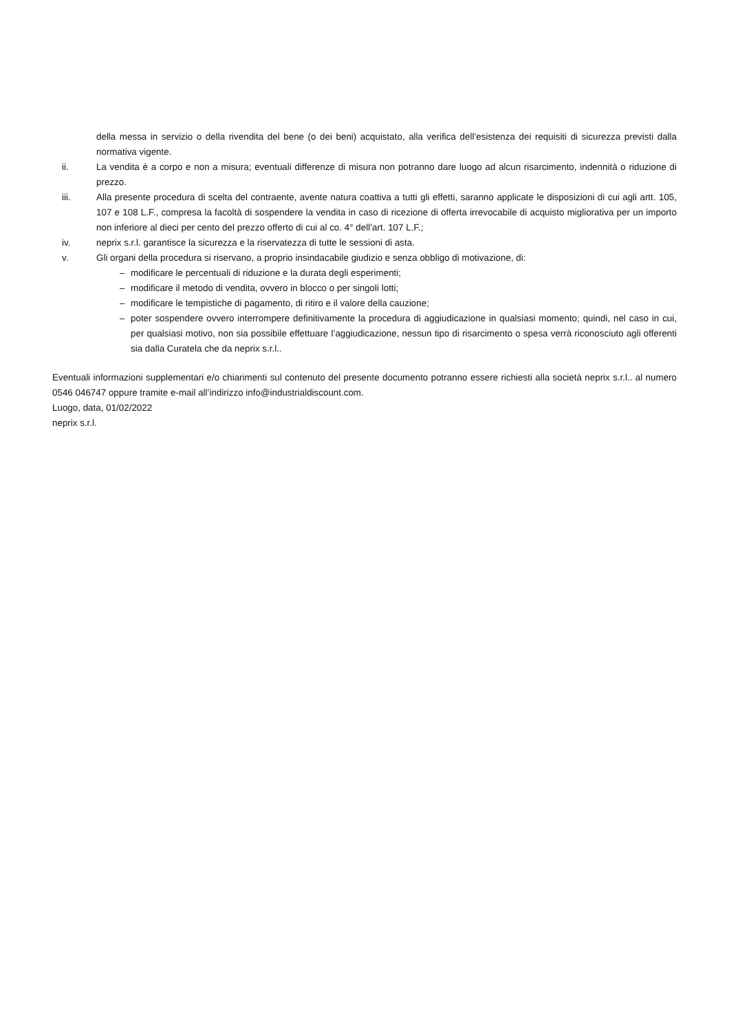della messa in servizio o della rivendita del bene (o dei beni) acquistato, alla verifica dell’esistenza dei requisiti di sicurezza previsti dalla normativa vigente.
ii. La vendita è a corpo e non a misura; eventuali differenze di misura non potranno dare luogo ad alcun risarcimento, indennità o riduzione di prezzo.
iii. Alla presente procedura di scelta del contraente, avente natura coattiva a tutti gli effetti, saranno applicate le disposizioni di cui agli artt. 105, 107 e 108 L.F., compresa la facoltà di sospendere la vendita in caso di ricezione di offerta irrevocabile di acquisto migliorativa per un importo non inferiore al dieci per cento del prezzo offerto di cui al co. 4° dell’art. 107 L.F.;
iv. neprix s.r.l. garantisce la sicurezza e la riservatezza di tutte le sessioni di asta.
v. Gli organi della procedura si riservano, a proprio insindacabile giudizio e senza obbligo di motivazione, di:
– modificare le percentuali di riduzione e la durata degli esperimenti;
– modificare il metodo di vendita, ovvero in blocco o per singoli lotti;
– modificare le tempistiche di pagamento, di ritiro e il valore della cauzione;
– poter sospendere ovvero interrompere definitivamente la procedura di aggiudicazione in qualsiasi momento; quindi, nel caso in cui, per qualsiasi motivo, non sia possibile effettuare l’aggiudicazione, nessun tipo di risarcimento o spesa verrà riconosciuto agli offerenti sia dalla Curatela che da neprix s.r.l..
Eventuali informazioni supplementari e/o chiarimenti sul contenuto del presente documento potranno essere richiesti alla società neprix s.r.l.. al numero 0546 046747 oppure tramite e-mail all’indirizzo info@industrialdiscount.com.
Luogo, data, 01/02/2022
neprix s.r.l.